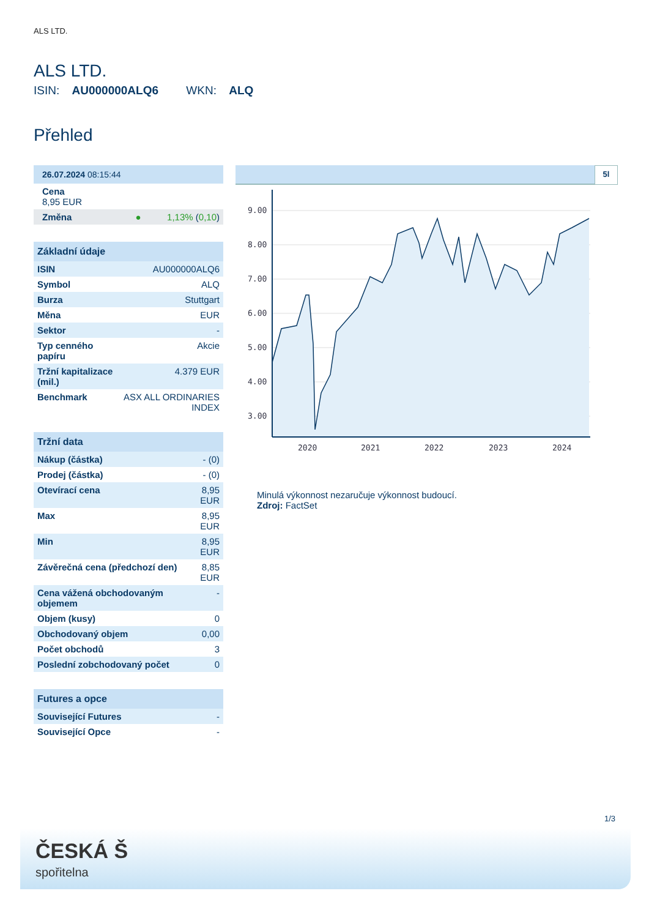ALS LTD.
ALS LTD.
ISIN: AU000000ALQ6 WKN: ALQ
Přehled
| 26.07.2024 08:15:44 |
| --- |
| Cena 8,95 EUR |
| Změna ● 1,13% ( 0,10 ) |
| Základní údaje | |
| --- | --- |
| ISIN | AU000000ALQ6 |
| Symbol | ALQ |
| Burza | Stuttgart |
| Měna | EUR |
| Sektor | - |
| Typ cenného papíru | Akcie |
| Tržní kapitalizace (mil.) | 4.379 EUR |
| Benchmark | ASX ALL ORDINARIES INDEX |
| Tržní data | |
| --- | --- |
| Nákup (částka) | - (0) |
| Prodej (částka) | - (0) |
| Otevírací cena | 8,95 EUR |
| Max | 8,95 EUR |
| Min | 8,95 EUR |
| Závěrečná cena (předchozí den) | 8,85 EUR |
| Cena vážená obchodovaným objemem | - |
| Objem (kusy) | 0 |
| Obchodovaný objem | 0,00 |
| Počet obchodů | 3 |
| Poslední zobchodovaný počet | 0 |
| Futures a opce | |
| --- | --- |
| Související Futures | - |
| Související Opce | - |
5l
9.00
8.00
7.00
6.00
5.00
4.00
3.00
2020
2021
2022
2023
2024
Minulá výkonnost nezaručuje výkonnost budoucí.
Zdroj: FactSet
1/3
ČESKÁ Š
spořitelna